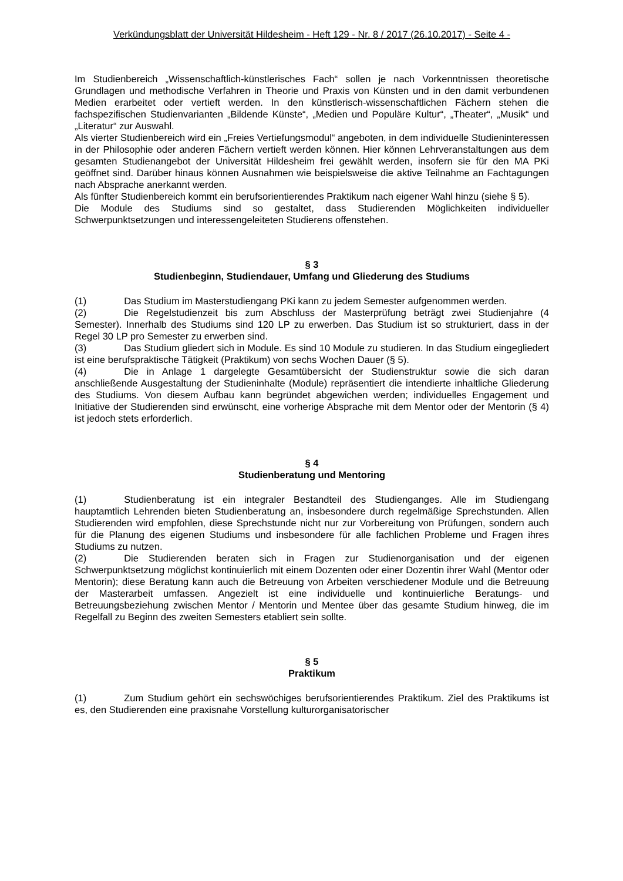Verkündungsblatt der Universität Hildesheim - Heft 129 - Nr. 8 / 2017 (26.10.2017) - Seite 4 -
Im Studienbereich „Wissenschaftlich-künstlerisches Fach“ sollen je nach Vorkenntnissen theoretische Grundlagen und methodische Verfahren in Theorie und Praxis von Künsten und in den damit verbundenen Medien erarbeitet oder vertieft werden. In den künstlerisch-wissenschaftlichen Fächern stehen die fachspezifischen Studienvarianten „Bildende Künste“, „Medien und Populäre Kultur“, „Theater“, „Musik“ und „Literatur“ zur Auswahl.
Als vierter Studienbereich wird ein „Freies Vertiefungsmodul“ angeboten, in dem individuelle Studieninteressen in der Philosophie oder anderen Fächern vertieft werden können. Hier können Lehrveranstaltungen aus dem gesamten Studienangebot der Universität Hildesheim frei gewählt werden, insofern sie für den MA PKi geöffnet sind. Darüber hinaus können Ausnahmen wie beispielsweise die aktive Teilnahme an Fachtagungen nach Absprache anerkannt werden.
Als fünfter Studienbereich kommt ein berufsorientierendes Praktikum nach eigener Wahl hinzu (siehe § 5).
Die Module des Studiums sind so gestaltet, dass Studierenden Möglichkeiten individueller Schwerpunktsetzungen und interessengeleiteten Studierens offenstehen.
§ 3
Studienbeginn, Studiendauer, Umfang und Gliederung des Studiums
(1) Das Studium im Masterstudiengang PKi kann zu jedem Semester aufgenommen werden.
(2) Die Regelstudienzeit bis zum Abschluss der Masterprüfung beträgt zwei Studienjahre (4 Semester). Innerhalb des Studiums sind 120 LP zu erwerben. Das Studium ist so strukturiert, dass in der Regel 30 LP pro Semester zu erwerben sind.
(3) Das Studium gliedert sich in Module. Es sind 10 Module zu studieren. In das Studium eingegliedert ist eine berufspraktische Tätigkeit (Praktikum) von sechs Wochen Dauer (§ 5).
(4) Die in Anlage 1 dargelegte Gesamtübersicht der Studienstruktur sowie die sich daran anschließende Ausgestaltung der Studieninhalte (Module) repräsentiert die intendierte inhaltliche Gliederung des Studiums. Von diesem Aufbau kann begründet abgewichen werden; individuelles Engagement und Initiative der Studierenden sind erwünscht, eine vorherige Absprache mit dem Mentor oder der Mentorin (§ 4) ist jedoch stets erforderlich.
§ 4
Studienberatung und Mentoring
(1) Studienberatung ist ein integraler Bestandteil des Studienganges. Alle im Studiengang hauptamtlich Lehrenden bieten Studienberatung an, insbesondere durch regelmäßige Sprechstunden. Allen Studierenden wird empfohlen, diese Sprechstunde nicht nur zur Vorbereitung von Prüfungen, sondern auch für die Planung des eigenen Studiums und insbesondere für alle fachlichen Probleme und Fragen ihres Studiums zu nutzen.
(2) Die Studierenden beraten sich in Fragen zur Studienorganisation und der eigenen Schwerpunktsetzung möglichst kontinuierlich mit einem Dozenten oder einer Dozentin ihrer Wahl (Mentor oder Mentorin); diese Beratung kann auch die Betreuung von Arbeiten verschiedener Module und die Betreuung der Masterarbeit umfassen. Angezielt ist eine individuelle und kontinuierliche Beratungs- und Betreuungsbeziehung zwischen Mentor / Mentorin und Mentee über das gesamte Studium hinweg, die im Regelfall zu Beginn des zweiten Semesters etabliert sein sollte.
§ 5
Praktikum
(1) Zum Studium gehört ein sechswöchiges berufsorientierendes Praktikum. Ziel des Praktikums ist es, den Studierenden eine praxisnahe Vorstellung kulturorganisatorischer